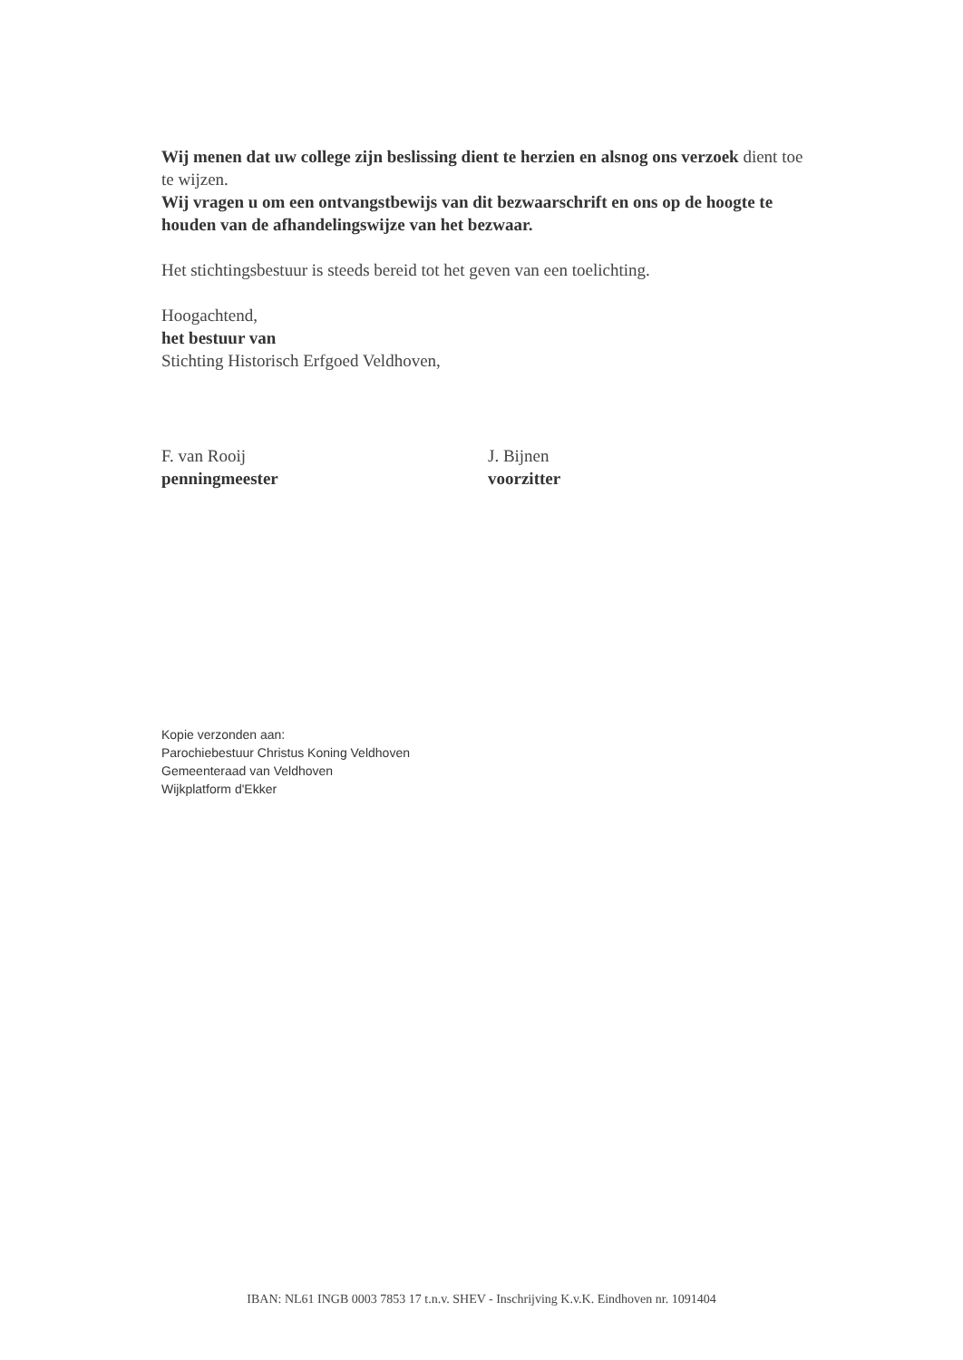Wij menen dat uw college zijn beslissing dient te herzien en alsnog ons verzoek dient toe te wijzen.
Wij vragen u om een ontvangstbewijs van dit bezwaarschrift en ons op de hoogte te houden van de afhandelingswijze van het bezwaar.
Het stichtingsbestuur is steeds bereid tot het geven van een toelichting.
Hoogachtend,
het bestuur van
Stichting Historisch Erfgoed Veldhoven,
F. van Rooij
penningmeester
J. Bijnen
voorzitter
Kopie verzonden aan:
Parochiebestuur Christus Koning Veldhoven
Gemeenteraad van Veldhoven
Wijkplatform d'Ekker
IBAN: NL61 INGB 0003 7853 17 t.n.v. SHEV - Inschrijving K.v.K. Eindhoven nr. 1091404